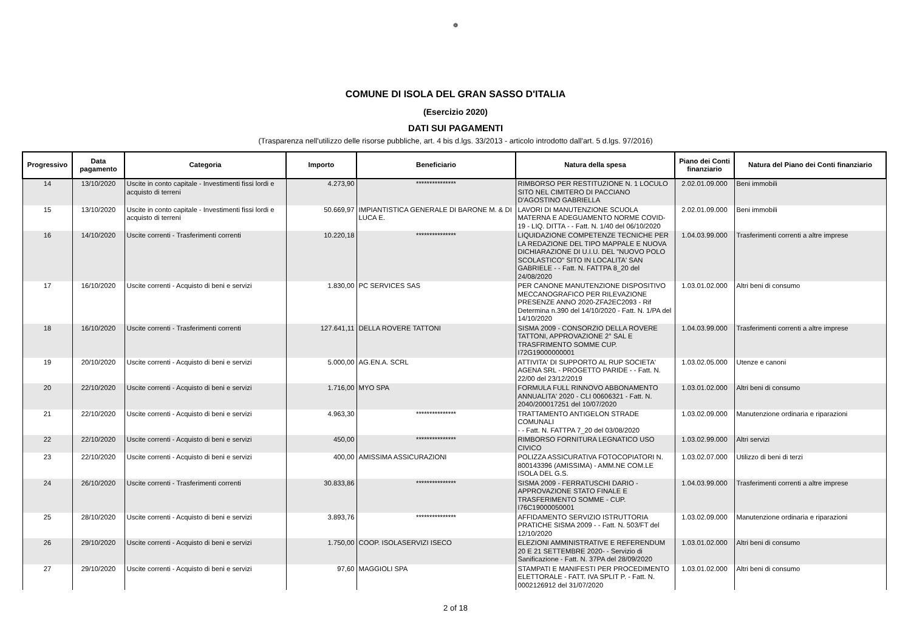❁
COMUNE DI ISOLA DEL GRAN SASSO D'ITALIA
(Esercizio 2020)
DATI SUI PAGAMENTI
(Trasparenza nell'utilizzo delle risorse pubbliche, art. 4 bis d.lgs. 33/2013 - articolo introdotto dall'art. 5 d.lgs. 97/2016)
| Progressivo | Data pagamento | Categoria | Importo | Beneficiario | Natura della spesa | Piano dei Conti finanziario | Natura del Piano dei Conti finanziario |
| --- | --- | --- | --- | --- | --- | --- | --- |
| 14 | 13/10/2020 | Uscite in conto capitale - Investimenti fissi lordi e acquisto di terreni | 4.273,90 | *************** | RIMBORSO PER RESTITUZIONE N. 1 LOCULO SITO NEL CIMITERO DI PACCIANO D'AGOSTINO GABRIELLA | 2.02.01.09.000 | Beni immobili |
| 15 | 13/10/2020 | Uscite in conto capitale - Investimenti fissi lordi e acquisto di terreni | 50.669,97 | IMPIANTISTICA GENERALE DI BARONE M. & DI LUCA E. | LAVORI DI MANUTENZIONE SCUOLA MATERNA E ADEGUAMENTO NORME COVID-19 - LIQ. DITTA - - Fatt. N. 1/40 del 06/10/2020 | 2.02.01.09.000 | Beni immobili |
| 16 | 14/10/2020 | Uscite correnti - Trasferimenti correnti | 10.220,18 | *************** | LIQUIDAZIONE COMPETENZE TECNICHE PER LA REDAZIONE DEL TIPO MAPPALE E NUOVA DICHIARAZIONE DI U.I.U. DEL "NUOVO POLO SCOLASTICO" SITO IN LOCALITA' SAN GABRIELE - - Fatt. N. FATTPA 8_20 del 24/08/2020 | 1.04.03.99.000 | Trasferimenti correnti a altre imprese |
| 17 | 16/10/2020 | Uscite correnti - Acquisto di beni e servizi | 1.830,00 | PC SERVICES SAS | PER CANONE MANUTENZIONE DISPOSITIVO MECCANOGRAFICO PER RILEVAZIONE PRESENZE ANNO 2020-ZFA2EC2093 - Rif Determina n.390 del 14/10/2020 - Fatt. N. 1/PA del 14/10/2020 | 1.03.01.02.000 | Altri beni di consumo |
| 18 | 16/10/2020 | Uscite correnti - Trasferimenti correnti | 127.641,11 | DELLA ROVERE TATTONI | SISMA 2009 - CONSORZIO DELLA ROVERE TATTONI, APPROVAZIONE 2° SAL E TRASFRIMENTO SOMME CUP. I72G19000000001 | 1.04.03.99.000 | Trasferimenti correnti a altre imprese |
| 19 | 20/10/2020 | Uscite correnti - Acquisto di beni e servizi | 5.000,00 | AG.EN.A. SCRL | ATTIVITA' DI SUPPORTO AL RUP SOCIETA' AGENA SRL - PROGETTO PARIDE - - Fatt. N. 22/00 del 23/12/2019 | 1.03.02.05.000 | Utenze e canoni |
| 20 | 22/10/2020 | Uscite correnti - Acquisto di beni e servizi | 1.716,00 | MYO SPA | FORMULA FULL RINNOVO ABBONAMENTO ANNUALITA' 2020 - CLI 00606321 - Fatt. N. 2040/200017251 del 10/07/2020 | 1.03.01.02.000 | Altri beni di consumo |
| 21 | 22/10/2020 | Uscite correnti - Acquisto di beni e servizi | 4.963,30 | *************** | TRATTAMENTO ANTIGELON STRADE COMUNALI - - Fatt. N. FATTPA 7_20 del 03/08/2020 | 1.03.02.09.000 | Manutenzione ordinaria e riparazioni |
| 22 | 22/10/2020 | Uscite correnti - Acquisto di beni e servizi | 450,00 | *************** | RIMBORSO FORNITURA LEGNATICO USO CIVICO | 1.03.02.99.000 | Altri servizi |
| 23 | 22/10/2020 | Uscite correnti - Acquisto di beni e servizi | 400,00 | AMISSIMA ASSICURAZIONI | POLIZZA ASSICURATIVA FOTOCOPIATORI N. 800143396 (AMISSIMA) - AMM.NE COM.LE ISOLA DEL G.S. | 1.03.02.07.000 | Utilizzo di beni di terzi |
| 24 | 26/10/2020 | Uscite correnti - Trasferimenti correnti | 30.833,86 | *************** | SISMA 2009 - FERRATUSCHI DARIO - APPROVAZIONE STATO FINALE E TRASFERIMENTO SOMME - CUP. I76C19000050001 | 1.04.03.99.000 | Trasferimenti correnti a altre imprese |
| 25 | 28/10/2020 | Uscite correnti - Acquisto di beni e servizi | 3.893,76 | *************** | AFFIDAMENTO SERVIZIO ISTRUTTORIA PRATICHE SISMA 2009 - - Fatt. N. 503/FT del 12/10/2020 | 1.03.02.09.000 | Manutenzione ordinaria e riparazioni |
| 26 | 29/10/2020 | Uscite correnti - Acquisto di beni e servizi | 1.750,00 | COOP. ISOLASERVIZI ISECO | ELEZIONI AMMINISTRATIVE E REFERENDUM 20 E 21 SETTEMBRE 2020- - Servizio di Sanificazione - Fatt. N. 37PA del 28/09/2020 | 1.03.01.02.000 | Altri beni di consumo |
| 27 | 29/10/2020 | Uscite correnti - Acquisto di beni e servizi | 97,60 | MAGGIOLI SPA | STAMPATI E MANIFESTI PER PROCEDIMENTO ELETTORALE - FATT. IVA SPLIT P. - Fatt. N. 0002126912 del 31/07/2020 | 1.03.01.02.000 | Altri beni di consumo |
2 of 18